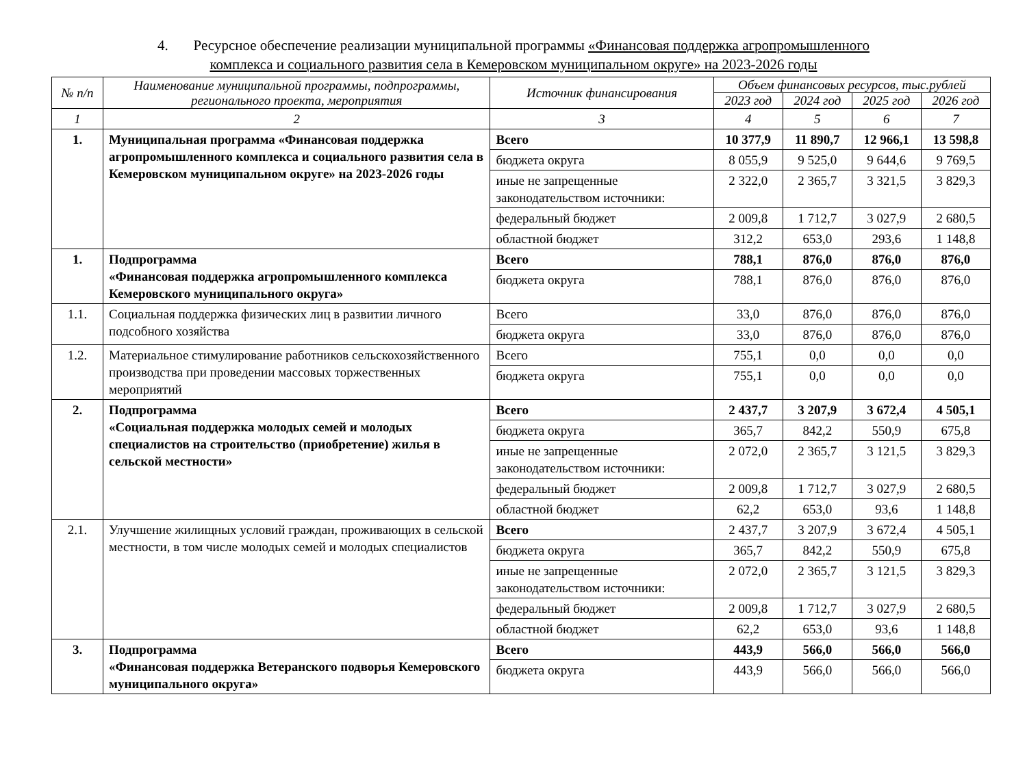4. Ресурсное обеспечение реализации муниципальной программы «Финансовая поддержка агропромышленного
комплекса и социального развития села в Кемеровском муниципальном округе» на 2023-2026 годы
| № п/п | Наименование муниципальной программы, подпрограммы, регионального проекта, мероприятия | Источник финансирования | Объем финансовых ресурсов, тыс.рублей | | | |
| --- | --- | --- | --- | --- | --- | --- |
| | | | 2023 год | 2024 год | 2025 год | 2026 год |
| 1 | 2 | 3 | 4 | 5 | 6 | 7 |
| 1. | Муниципальная программа «Финансовая поддержка агропромышленного комплекса и социального развития села в Кемеровском муниципальном округе» на 2023-2026 годы | Всего | 10 377,9 | 11 890,7 | 12 966,1 | 13 598,8 |
| | | бюджета округа | 8 055,9 | 9 525,0 | 9 644,6 | 9 769,5 |
| | | иные не запрещенные законодательством источники: | 2 322,0 | 2 365,7 | 3 321,5 | 3 829,3 |
| | | федеральный бюджет | 2 009,8 | 1 712,7 | 3 027,9 | 2 680,5 |
| | | областной бюджет | 312,2 | 653,0 | 293,6 | 1 148,8 |
| 1. | Подпрограмма «Финансовая поддержка агропромышленного комплекса Кемеровского муниципального округа» | Всего | 788,1 | 876,0 | 876,0 | 876,0 |
| | | бюджета округа | 788,1 | 876,0 | 876,0 | 876,0 |
| 1.1. | Социальная поддержка физических лиц в развитии личного подсобного хозяйства | Всего | 33,0 | 876,0 | 876,0 | 876,0 |
| | | бюджета округа | 33,0 | 876,0 | 876,0 | 876,0 |
| 1.2. | Материальное стимулирование работников сельскохозяйственного производства при проведении массовых торжественных мероприятий | Всего | 755,1 | 0,0 | 0,0 | 0,0 |
| | | бюджета округа | 755,1 | 0,0 | 0,0 | 0,0 |
| 2. | Подпрограмма «Социальная поддержка молодых семей и молодых специалистов на строительство (приобретение) жилья в сельской местности» | Всего | 2 437,7 | 3 207,9 | 3 672,4 | 4 505,1 |
| | | бюджета округа | 365,7 | 842,2 | 550,9 | 675,8 |
| | | иные не запрещенные законодательством источники: | 2 072,0 | 2 365,7 | 3 121,5 | 3 829,3 |
| | | федеральный бюджет | 2 009,8 | 1 712,7 | 3 027,9 | 2 680,5 |
| | | областной бюджет | 62,2 | 653,0 | 93,6 | 1 148,8 |
| 2.1. | Улучшение жилищных условий граждан, проживающих в сельской местности, в том числе молодых семей и молодых специалистов | Всего | 2 437,7 | 3 207,9 | 3 672,4 | 4 505,1 |
| | | бюджета округа | 365,7 | 842,2 | 550,9 | 675,8 |
| | | иные не запрещенные законодательством источники: | 2 072,0 | 2 365,7 | 3 121,5 | 3 829,3 |
| | | федеральный бюджет | 2 009,8 | 1 712,7 | 3 027,9 | 2 680,5 |
| | | областной бюджет | 62,2 | 653,0 | 93,6 | 1 148,8 |
| 3. | Подпрограмма «Финансовая поддержка Ветеранского подворья Кемеровского муниципального округа» | Всего | 443,9 | 566,0 | 566,0 | 566,0 |
| | | бюджета округа | 443,9 | 566,0 | 566,0 | 566,0 |